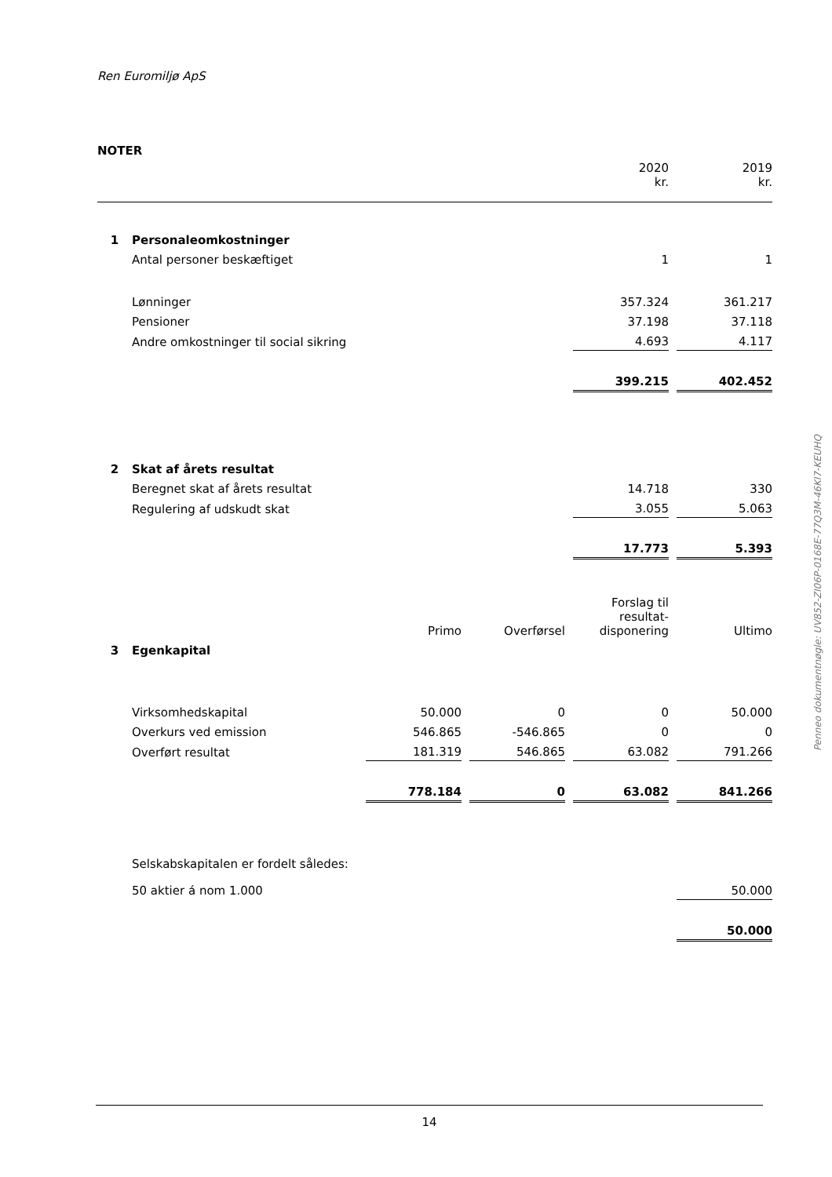Ren Euromiljø ApS
| NOTER | | | | | | | | |
| | | | | | | 2020 kr. | | 2019 kr. |
| 1 | Personaleomkostninger | | | | | | | |
| | Antal personer beskæftiget | | | | | 1 | | 1 |
| | Lønninger | | | | | 357.324 | | 361.217 |
| | Pensioner | | | | | 37.198 | | 37.118 |
| | Andre omkostninger til social sikring | | | | | 4.693 | | 4.117 |
| | | | | | | 399.215 | | 402.452 |
| 2 | Skat af årets resultat | | | | | | | |
| | Beregnet skat af årets resultat | | | | | 14.718 | | 330 |
| | Regulering af udskudt skat | | | | | 3.055 | | 5.063 |
| | | | | | | 17.773 | | 5.393 |
| | | Primo | | Overførsel | | Forslag til resultat-disponering | | Ultimo |
| 3 | Egenkapital | | | | | | | |
| | Virksomhedskapital | 50.000 | | 0 | | 0 | | 50.000 |
| | Overkurs ved emission | 546.865 | | -546.865 | | 0 | | 0 |
| | Overført resultat | 181.319 | | 546.865 | | 63.082 | | 791.266 |
| | | 778.184 | | 0 | | 63.082 | | 841.266 |
| | Selskabskapitalen er fordelt således: | | | | | | | |
| | 50 aktier á nom 1.000 | | | | | | | 50.000 |
| | | | | | | | | 50.000 |
Penneo dokumentnøgle: UV852-ZI06P-0168E-77Q3M-46KI7-KEUHQ
14